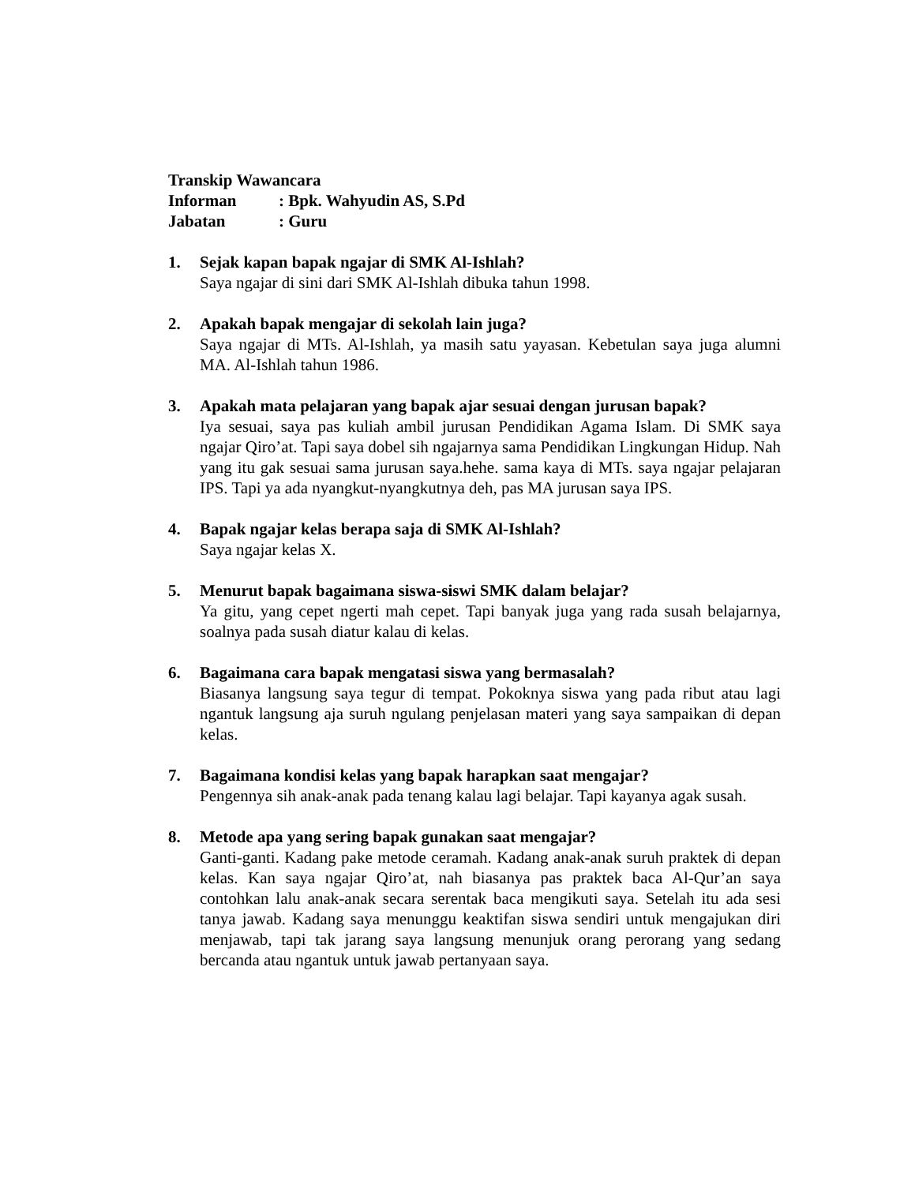Transkip Wawancara
Informan: Bpk. Wahyudin AS, S.Pd
Jabatan: Guru
1. Sejak kapan bapak ngajar di SMK Al-Ishlah?
Saya ngajar di sini dari SMK Al-Ishlah dibuka tahun 1998.
2. Apakah bapak mengajar di sekolah lain juga?
Saya ngajar di MTs. Al-Ishlah, ya masih satu yayasan. Kebetulan saya juga alumni MA. Al-Ishlah tahun 1986.
3. Apakah mata pelajaran yang bapak ajar sesuai dengan jurusan bapak?
Iya sesuai, saya pas kuliah ambil jurusan Pendidikan Agama Islam. Di SMK saya ngajar Qiro’at. Tapi saya dobel sih ngajarnya sama Pendidikan Lingkungan Hidup. Nah yang itu gak sesuai sama jurusan saya.hehe. sama kaya di MTs. saya ngajar pelajaran IPS. Tapi ya ada nyangkut-nyangkutnya deh, pas MA jurusan saya IPS.
4. Bapak ngajar kelas berapa saja di SMK Al-Ishlah?
Saya ngajar kelas X.
5. Menurut bapak bagaimana siswa-siswi SMK dalam belajar?
Ya gitu, yang cepet ngerti mah cepet. Tapi banyak juga yang rada susah belajarnya, soalnya pada susah diatur kalau di kelas.
6. Bagaimana cara bapak mengatasi siswa yang bermasalah?
Biasanya langsung saya tegur di tempat. Pokoknya siswa yang pada ribut atau lagi ngantuk langsung aja suruh ngulang penjelasan materi yang saya sampaikan di depan kelas.
7. Bagaimana kondisi kelas yang bapak harapkan saat mengajar?
Pengennya sih anak-anak pada tenang kalau lagi belajar. Tapi kayanya agak susah.
8. Metode apa yang sering bapak gunakan saat mengajar?
Ganti-ganti. Kadang pake metode ceramah. Kadang anak-anak suruh praktek di depan kelas. Kan saya ngajar Qiro’at, nah biasanya pas praktek baca Al-Qur’an saya contohkan lalu anak-anak secara serentak baca mengikuti saya. Setelah itu ada sesi tanya jawab. Kadang saya menunggu keaktifan siswa sendiri untuk mengajukan diri menjawab, tapi tak jarang saya langsung menunjuk orang perorang yang sedang bercanda atau ngantuk untuk jawab pertanyaan saya.